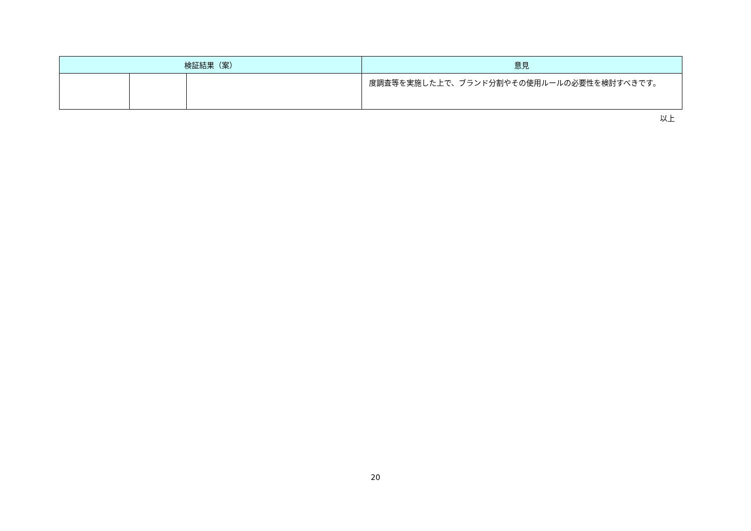| 検証結果（案） | | | 意見 |
| --- | --- | --- | --- |
| | | | 度調査等を実施した上で、ブランド分割やその使用ルールの必要性を検討すべきです。 |
以上
20